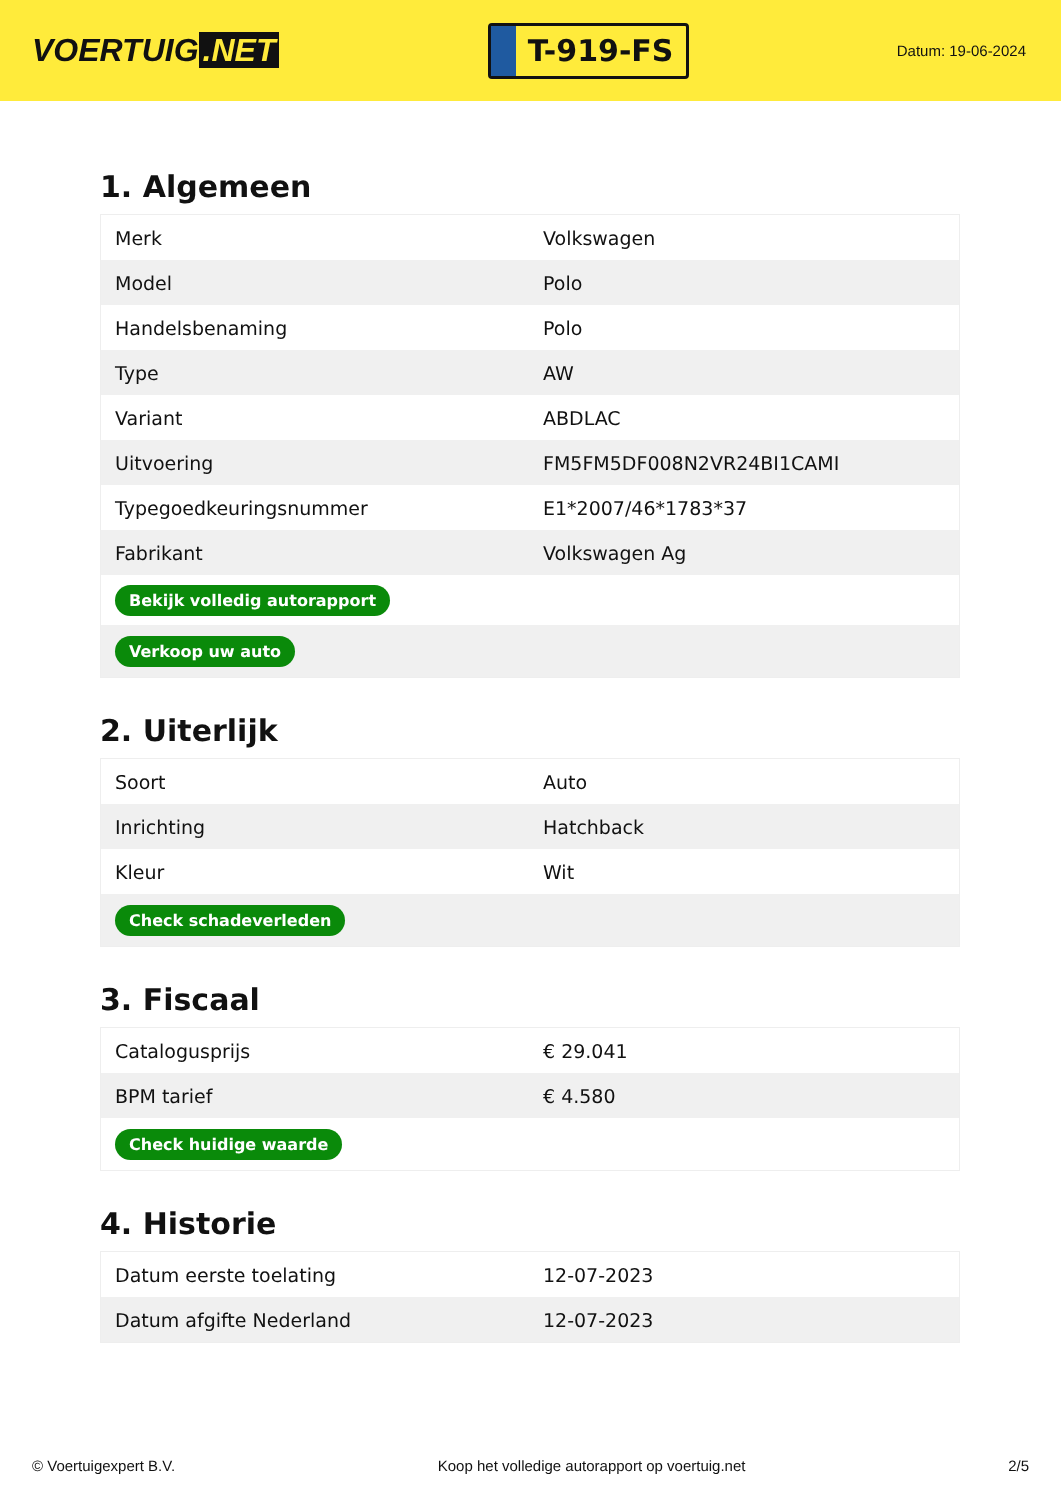VOERTUIG.NET
T-919-FS
Datum: 19-06-2024
1. Algemeen
| Merk | Volkswagen |
| Model | Polo |
| Handelsbenaming | Polo |
| Type | AW |
| Variant | ABDLAC |
| Uitvoering | FM5FM5DF008N2VR24BI1CAMI |
| Typegoedkeuringsnummer | E1*2007/46*1783*37 |
| Fabrikant | Volkswagen Ag |
| Bekijk volledig autorapport | |
| Verkoop uw auto | |
2. Uiterlijk
| Soort | Auto |
| Inrichting | Hatchback |
| Kleur | Wit |
| Check schadeverleden | |
3. Fiscaal
| Catalogusprijs | € 29.041 |
| BPM tarief | € 4.580 |
| Check huidige waarde | |
4. Historie
| Datum eerste toelating | 12-07-2023 |
| Datum afgifte Nederland | 12-07-2023 |
© Voertuigexpert B.V. Koop het volledige autorapport op voertuig.net 2/5